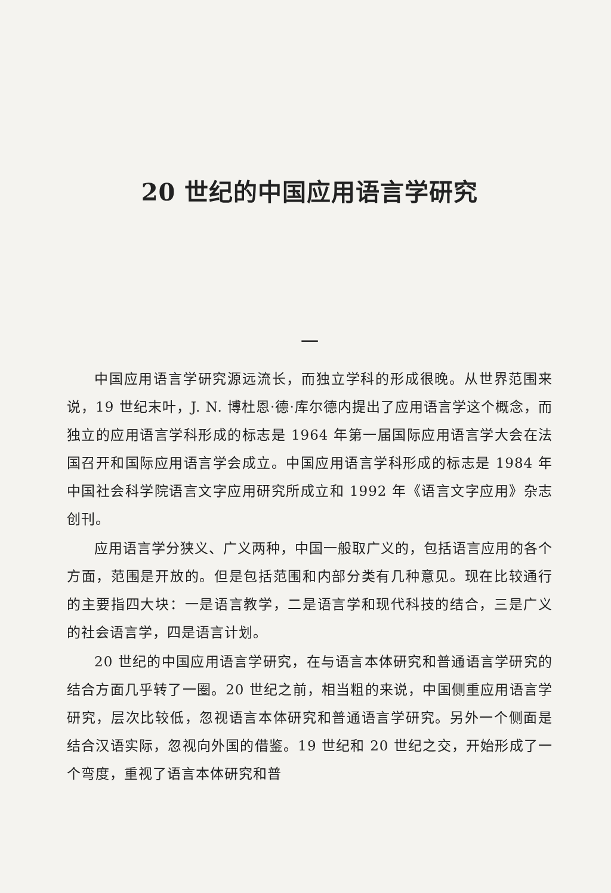20 世纪的中国应用语言学研究
一
中国应用语言学研究源远流长，而独立学科的形成很晚。从世界范围来说，19 世纪末叶，J. N. 博杜恩·德·库尔德内提出了应用语言学这个概念，而独立的应用语言学科形成的标志是 1964 年第一届国际应用语言学大会在法国召开和国际应用语言学会成立。中国应用语言学科形成的标志是 1984 年中国社会科学院语言文字应用研究所成立和 1992 年《语言文字应用》杂志创刊。
应用语言学分狭义、广义两种，中国一般取广义的，包括语言应用的各个方面，范围是开放的。但是包括范围和内部分类有几种意见。现在比较通行的主要指四大块：一是语言教学，二是语言学和现代科技的结合，三是广义的社会语言学，四是语言计划。
20 世纪的中国应用语言学研究，在与语言本体研究和普通语言学研究的结合方面几乎转了一圈。20 世纪之前，相当粗的来说，中国侧重应用语言学研究，层次比较低，忽视语言本体研究和普通语言学研究。另外一个侧面是结合汉语实际，忽视向外国的借鉴。19 世纪和 20 世纪之交，开始形成了一个弯度，重视了语言本体研究和普